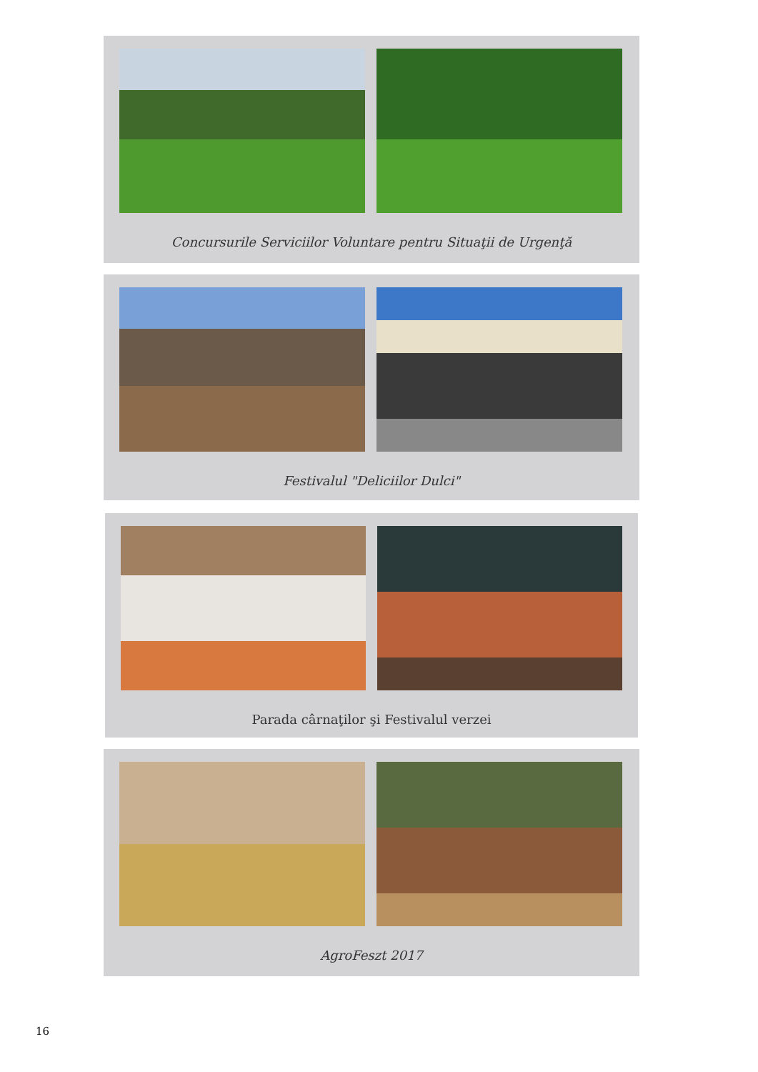Concursurile Serviciilor Voluntare pentru Situaţii de Urgenţă
Festivalul "Deliciilor Dulci"
Parada cârnaţilor şi Festivalul verzei
AgroFeszt 2017
16